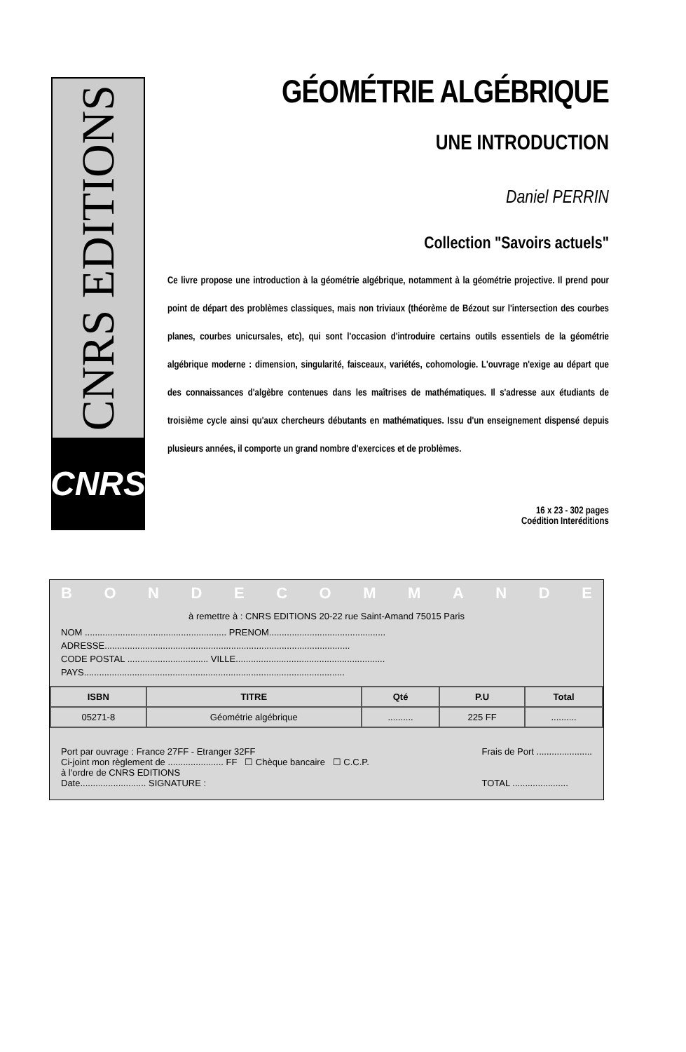CNRS EDITIONS
CNRS
GÉOMÉTRIE ALGÉBRIQUE
UNE INTRODUCTION
Daniel PERRIN
Collection "Savoirs actuels"
Ce livre propose une introduction à la géométrie algébrique, notamment à la géométrie projective. Il prend pour point de départ des problèmes classiques, mais non triviaux (théorème de Bézout sur l'intersection des courbes planes, courbes unicursales, etc), qui sont l'occasion d'introduire certains outils essentiels de la géométrie algébrique moderne : dimension, singularité, faisceaux, variétés, cohomologie. L'ouvrage n'exige au départ que des connaissances d'algèbre contenues dans les maîtrises de mathématiques. Il s'adresse aux étudiants de troisième cycle ainsi qu'aux chercheurs débutants en mathématiques. Issu d'un enseignement dispensé depuis plusieurs années, il comporte un grand nombre d'exercices et de problèmes.
16 x 23 - 302 pages
Coédition Interéditions
BONDECOMMANDE
à remettre à : CNRS EDITIONS 20-22 rue Saint-Amand 75015 Paris
NOM ........................................................ PRENOM..............................................
ADRESSE.................................................................................................
CODE POSTAL ................................ VILLE...........................................................
PAYS.......................................................................................................
| ISBN | TITRE | Qté | P.U | Total |
| --- | --- | --- | --- | --- |
| 05271-8 | Géométrie algébrique | .......... | 225 FF | .......... |
Port par ouvrage : France 27FF - Etranger 32FF
Ci-joint mon règlement de ...................... FF ☐ Chèque bancaire ☐ C.C.P.
à l'ordre de CNRS EDITIONS
Date.......................... SIGNATURE :
Frais de Port ......................
TOTAL ......................